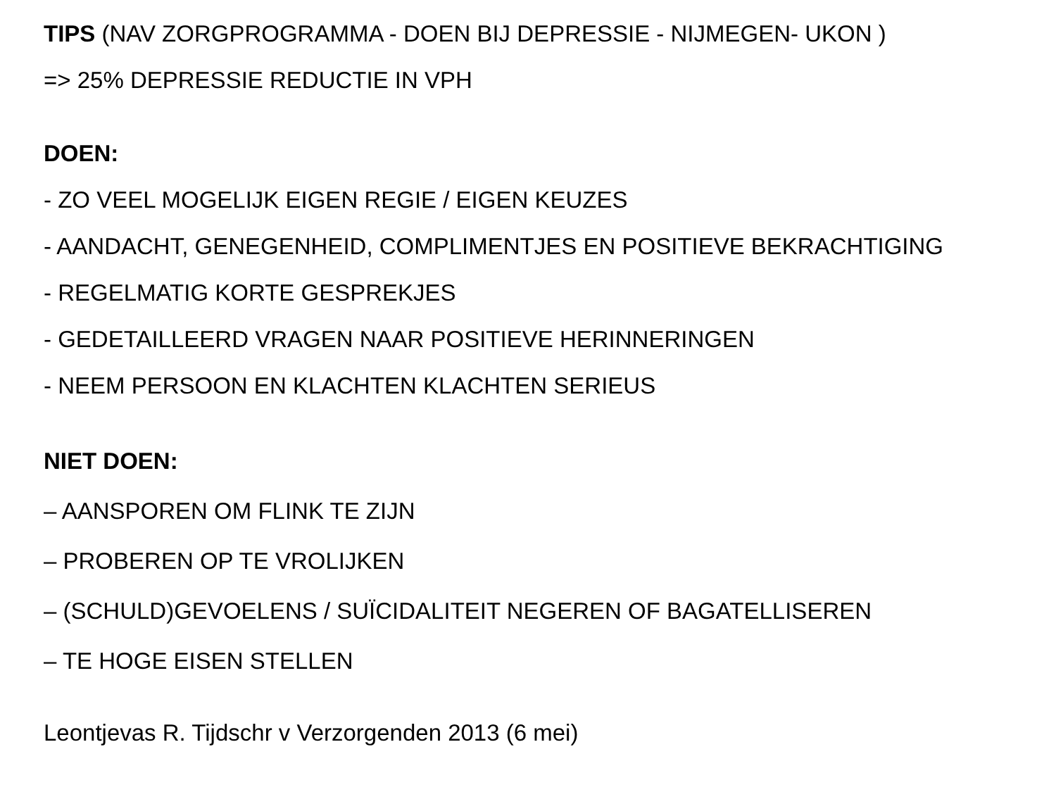TIPS (NAV ZORGPROGRAMMA - DOEN BIJ DEPRESSIE - NIJMEGEN- UKON )
=> 25% DEPRESSIE REDUCTIE IN VPH
DOEN:
- ZO VEEL MOGELIJK EIGEN REGIE / EIGEN KEUZES
- AANDACHT, GENEGENHEID, COMPLIMENTJES EN POSITIEVE BEKRACHTIGING
- REGELMATIG KORTE GESPREKJES
- GEDETAILLEERD VRAGEN NAAR POSITIEVE HERINNERINGEN
- NEEM PERSOON EN KLACHTEN KLACHTEN SERIEUS
NIET DOEN:
– AANSPOREN OM FLINK TE ZIJN
– PROBEREN OP TE VROLIJKEN
– (SCHULD)GEVOELENS / SUÏCIDALITEIT NEGEREN OF BAGATELLISEREN
– TE HOGE EISEN STELLEN
Leontjevas R. Tijdschr v Verzorgenden 2013 (6 mei)